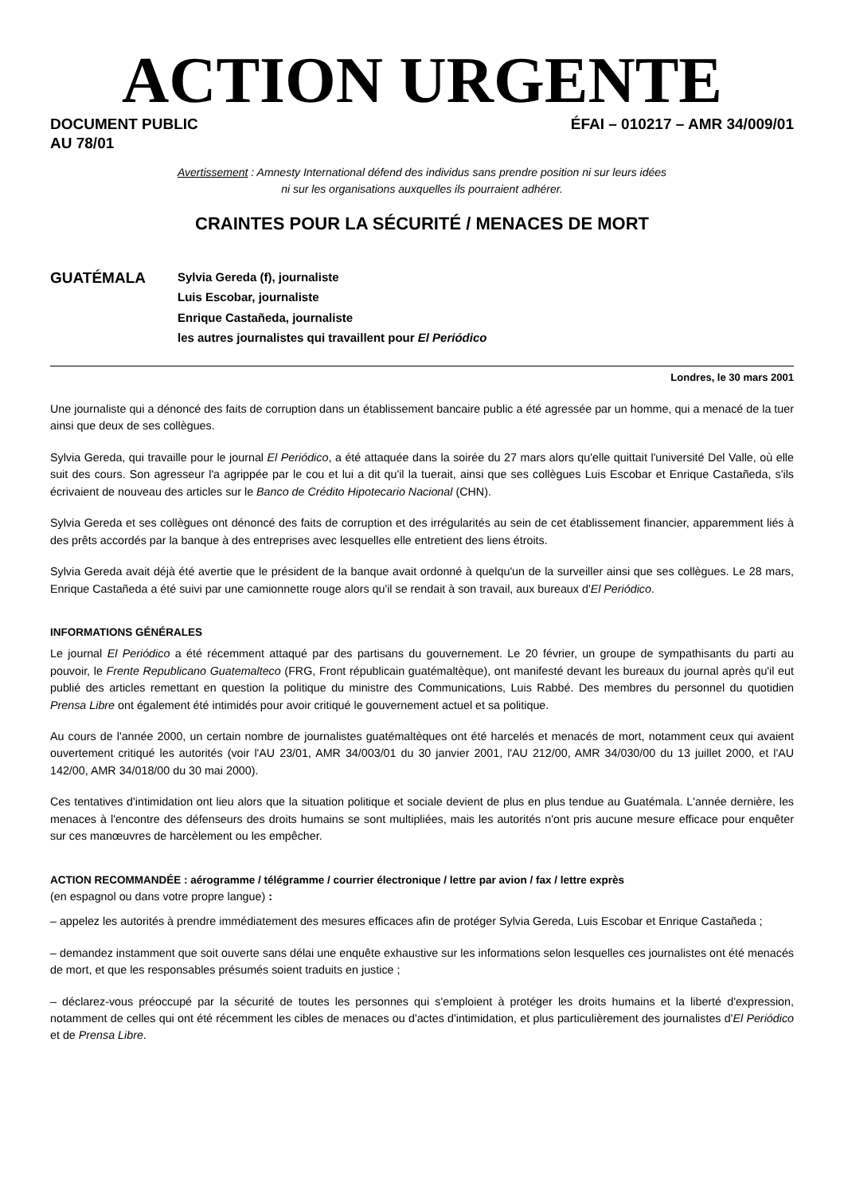ACTION URGENTE
DOCUMENT PUBLIC
AU 78/01
ÉFAI – 010217 – AMR 34/009/01
Avertissement : Amnesty International défend des individus sans prendre position ni sur leurs idées
ni sur les organisations auxquelles ils pourraient adhérer.
CRAINTES POUR LA SÉCURITÉ / MENACES DE MORT
GUATÉMALA
Sylvia Gereda (f), journaliste
Luis Escobar, journaliste
Enrique Castañeda, journaliste
les autres journalistes qui travaillent pour El Periódico
Londres, le 30 mars 2001
Une journaliste qui a dénoncé des faits de corruption dans un établissement bancaire public a été agressée par un homme, qui a menacé de la tuer ainsi que deux de ses collègues.
Sylvia Gereda, qui travaille pour le journal El Periódico, a été attaquée dans la soirée du 27 mars alors qu'elle quittait l'université Del Valle, où elle suit des cours. Son agresseur l'a agrippée par le cou et lui a dit qu'il la tuerait, ainsi que ses collègues Luis Escobar et Enrique Castañeda, s'ils écrivaient de nouveau des articles sur le Banco de Crédito Hipotecario Nacional (CHN).
Sylvia Gereda et ses collègues ont dénoncé des faits de corruption et des irrégularités au sein de cet établissement financier, apparemment liés à des prêts accordés par la banque à des entreprises avec lesquelles elle entretient des liens étroits.
Sylvia Gereda avait déjà été avertie que le président de la banque avait ordonné à quelqu'un de la surveiller ainsi que ses collègues. Le 28 mars, Enrique Castañeda a été suivi par une camionnette rouge alors qu'il se rendait à son travail, aux bureaux d'El Periódico.
INFORMATIONS GÉNÉRALES
Le journal El Periódico a été récemment attaqué par des partisans du gouvernement. Le 20 février, un groupe de sympathisants du parti au pouvoir, le Frente Republicano Guatemalteco (FRG, Front républicain guatémaltèque), ont manifesté devant les bureaux du journal après qu'il eut publié des articles remettant en question la politique du ministre des Communications, Luis Rabbé. Des membres du personnel du quotidien Prensa Libre ont également été intimidés pour avoir critiqué le gouvernement actuel et sa politique.
Au cours de l'année 2000, un certain nombre de journalistes guatémaltèques ont été harcelés et menacés de mort, notamment ceux qui avaient ouvertement critiqué les autorités (voir l'AU 23/01, AMR 34/003/01 du 30 janvier 2001, l'AU 212/00, AMR 34/030/00 du 13 juillet 2000, et l'AU 142/00, AMR 34/018/00 du 30 mai 2000).
Ces tentatives d'intimidation ont lieu alors que la situation politique et sociale devient de plus en plus tendue au Guatémala. L'année dernière, les menaces à l'encontre des défenseurs des droits humains se sont multipliées, mais les autorités n'ont pris aucune mesure efficace pour enquêter sur ces manœuvres de harcèlement ou les empêcher.
ACTION RECOMMANDÉE : aérogramme / télégramme / courrier électronique / lettre par avion / fax / lettre exprès
(en espagnol ou dans votre propre langue) :
– appelez les autorités à prendre immédiatement des mesures efficaces afin de protéger Sylvia Gereda, Luis Escobar et Enrique Castañeda ;
– demandez instamment que soit ouverte sans délai une enquête exhaustive sur les informations selon lesquelles ces journalistes ont été menacés de mort, et que les responsables présumés soient traduits en justice ;
– déclarez-vous préoccupé par la sécurité de toutes les personnes qui s'emploient à protéger les droits humains et la liberté d'expression, notamment de celles qui ont été récemment les cibles de menaces ou d'actes d'intimidation, et plus particulièrement des journalistes d'El Periódico et de Prensa Libre.